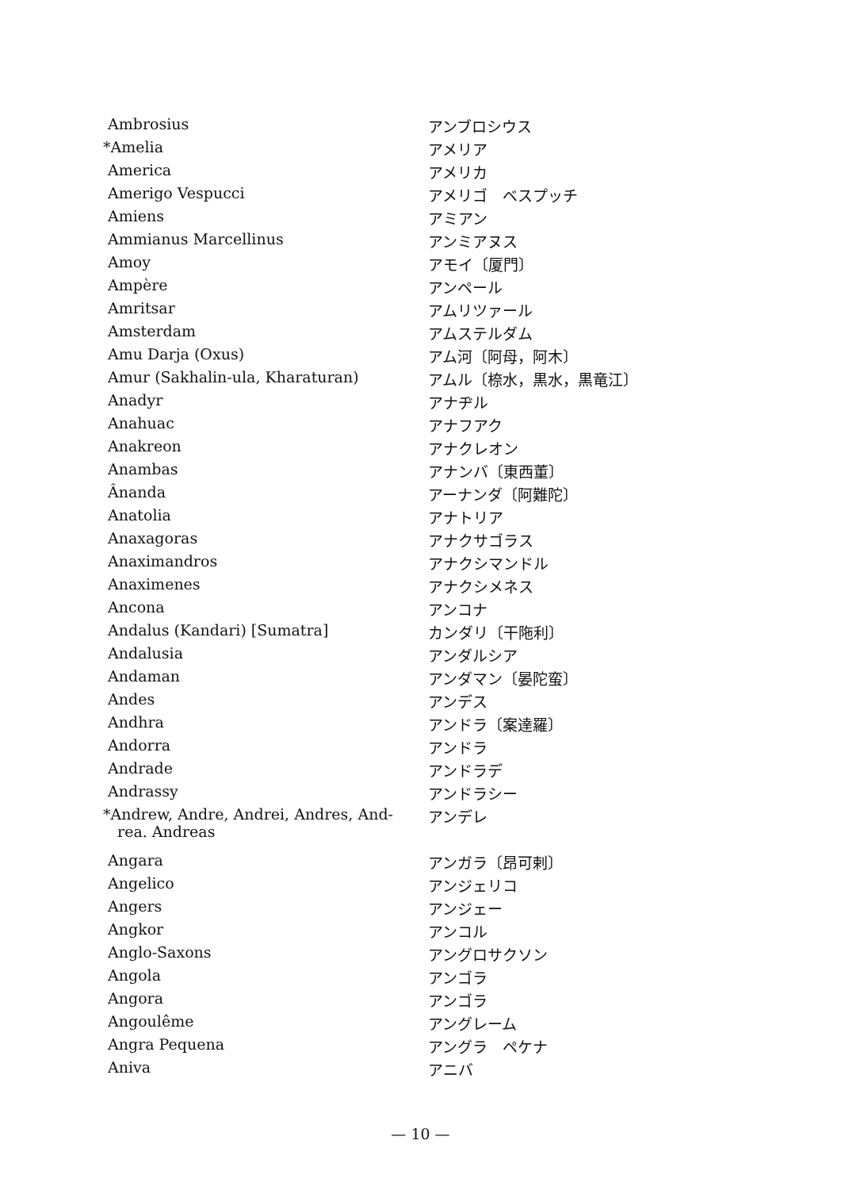| Ambrosius | アンブロシウス |
| *Amelia | アメリア |
| America | アメリカ |
| Amerigo Vespucci | アメリゴ ベスプッチ |
| Amiens | アミアン |
| Ammianus Marcellinus | アンミアヌス |
| Amoy | アモイ〔厦門〕 |
| Ampère | アンペール |
| Amritsar | アムリツァール |
| Amsterdam | アムステルダム |
| Amu Darja (Oxus) | アム河〔阿母，阿木〕 |
| Amur (Sakhalin-ula, Kharaturan) | アムル〔㮈水，黒水，黒竜江〕 |
| Anadyr | アナヂル |
| Anahuac | アナフアク |
| Anakreon | アナクレオン |
| Anambas | アナンバ〔東西董〕 |
| Ânanda | アーナンダ〔阿難陀〕 |
| Anatolia | アナトリア |
| Anaxagoras | アナクサゴラス |
| Anaximandros | アナクシマンドル |
| Anaximenes | アナクシメネス |
| Ancona | アンコナ |
| Andalus (Kandari) [Sumatra] | カンダリ〔干陁利〕 |
| Andalusia | アンダルシア |
| Andaman | アンダマン〔晏陀蛮〕 |
| Andes | アンデス |
| Andhra | アンドラ〔案達羅〕 |
| Andorra | アンドラ |
| Andrade | アンドラデ |
| Andrassy | アンドラシー |
| *Andrew, Andre, Andrei, Andres, And- rea. Andreas | アンデレ |
| Angara | アンガラ〔昂可剌〕 |
| Angelico | アンジェリコ |
| Angers | アンジェー |
| Angkor | アンコル |
| Anglo-Saxons | アングロサクソン |
| Angola | アンゴラ |
| Angora | アンゴラ |
| Angoulême | アングレーム |
| Angra Pequena | アングラ ペケナ |
| Aniva | アニバ |
— 10 —